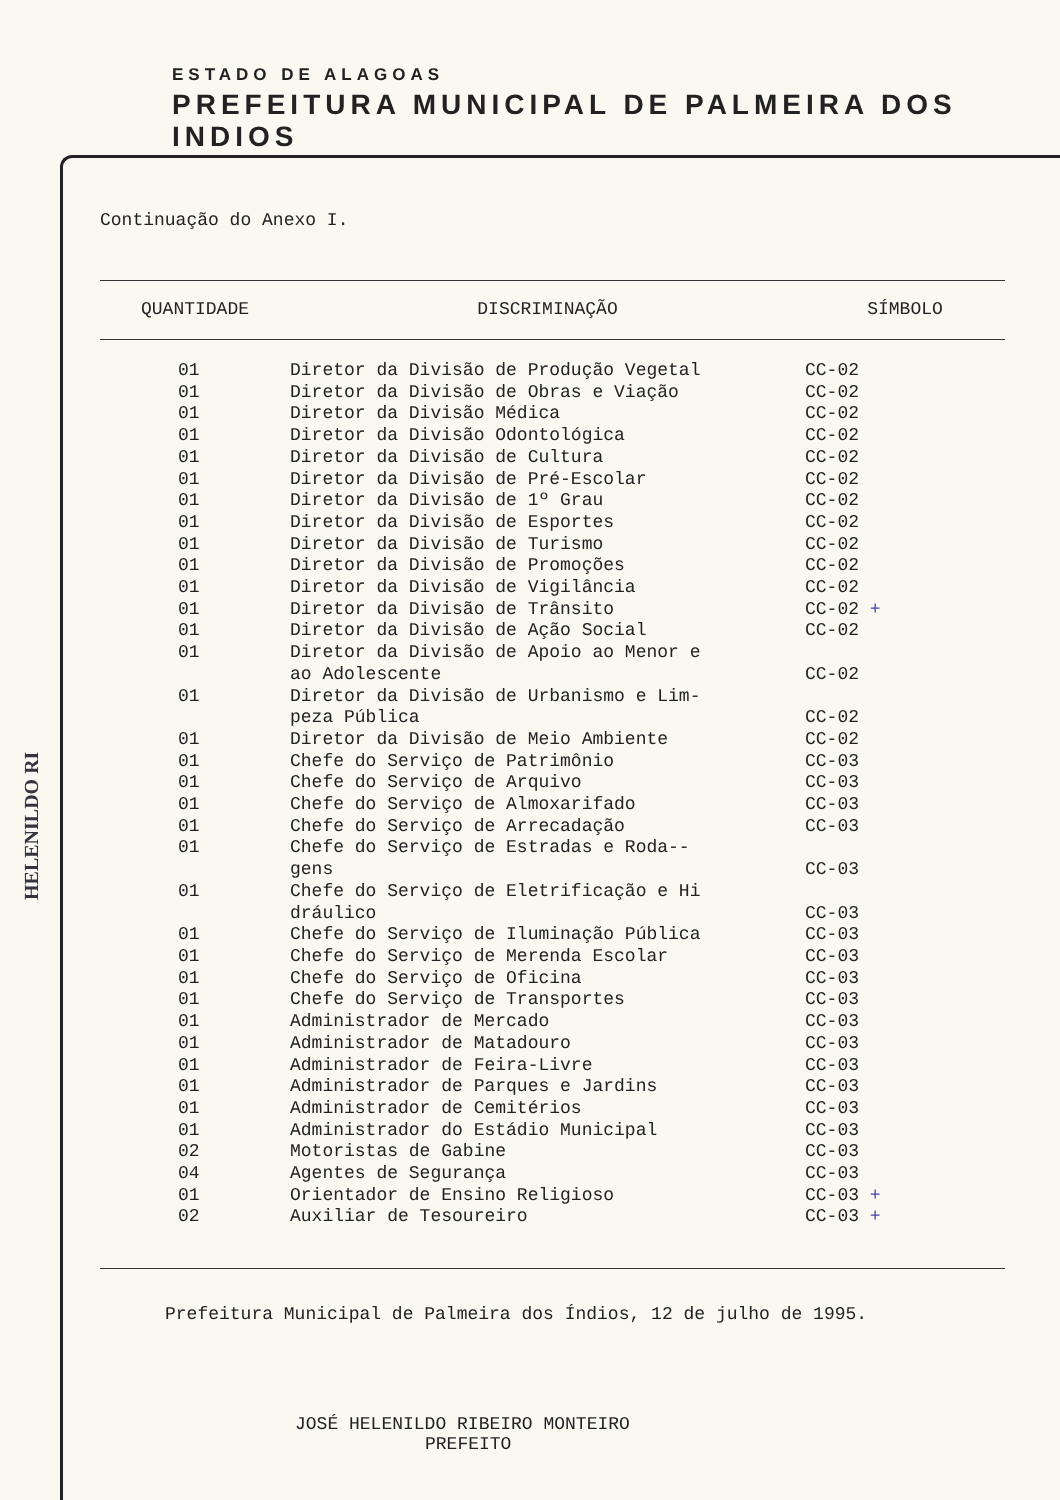ESTADO DE ALAGOAS
PREFEITURA MUNICIPAL DE PALMEIRA DOS INDIOS
HELENILDO RI
Continuação do Anexo I.
| QUANTIDADE | DISCRIMINAÇÃO | SÍMBOLO |
| --- | --- | --- |
| 01 | Diretor da Divisão de Produção Vegetal | CC-02 |
| 01 | Diretor da Divisão de Obras e Viação | CC-02 |
| 01 | Diretor da Divisão Médica | CC-02 |
| 01 | Diretor da Divisão Odontológica | CC-02 |
| 01 | Diretor da Divisão de Cultura | CC-02 |
| 01 | Diretor da Divisão de Pré-Escolar | CC-02 |
| 01 | Diretor da Divisão de 1º Grau | CC-02 |
| 01 | Diretor da Divisão de Esportes | CC-02 |
| 01 | Diretor da Divisão de Turismo | CC-02 |
| 01 | Diretor da Divisão de Promoções | CC-02 |
| 01 | Diretor da Divisão de Vigilância | CC-02 |
| 01 | Diretor da Divisão de Trânsito | CC-02 + |
| 01 | Diretor da Divisão de Ação Social | CC-02 |
| 01 | Diretor da Divisão de Apoio ao Menor e ao Adolescente | CC-02 |
| 01 | Diretor da Divisão de Urbanismo e Lim- peza Pública | CC-02 |
| 01 | Diretor da Divisão de Meio Ambiente | CC-02 |
| 01 | Chefe do Serviço de Patrimônio | CC-03 |
| 01 | Chefe do Serviço de Arquivo | CC-03 |
| 01 | Chefe do Serviço de Almoxarifado | CC-03 |
| 01 | Chefe do Serviço de Arrecadação | CC-03 |
| 01 | Chefe do Serviço de Estradas e Roda-- gens | CC-03 |
| 01 | Chefe do Serviço de Eletrificação e Hi dráulico | CC-03 |
| 01 | Chefe do Serviço de Iluminação Pública | CC-03 |
| 01 | Chefe do Serviço de Merenda Escolar | CC-03 |
| 01 | Chefe do Serviço de Oficina | CC-03 |
| 01 | Chefe do Serviço de Transportes | CC-03 |
| 01 | Administrador de Mercado | CC-03 |
| 01 | Administrador de Matadouro | CC-03 |
| 01 | Administrador de Feira-Livre | CC-03 |
| 01 | Administrador de Parques e Jardins | CC-03 |
| 01 | Administrador de Cemitérios | CC-03 |
| 01 | Administrador do Estádio Municipal | CC-03 |
| 02 | Motoristas de Gabine | CC-03 |
| 04 | Agentes de Segurança | CC-03 |
| 01 | Orientador de Ensino Religioso | CC-03 + |
| 02 | Auxiliar de Tesoureiro | CC-03 + |
Prefeitura Municipal de Palmeira dos Índios, 12 de julho de 1995.
JOSÉ HELENILDO RIBEIRO MONTEIRO
PREFEITO